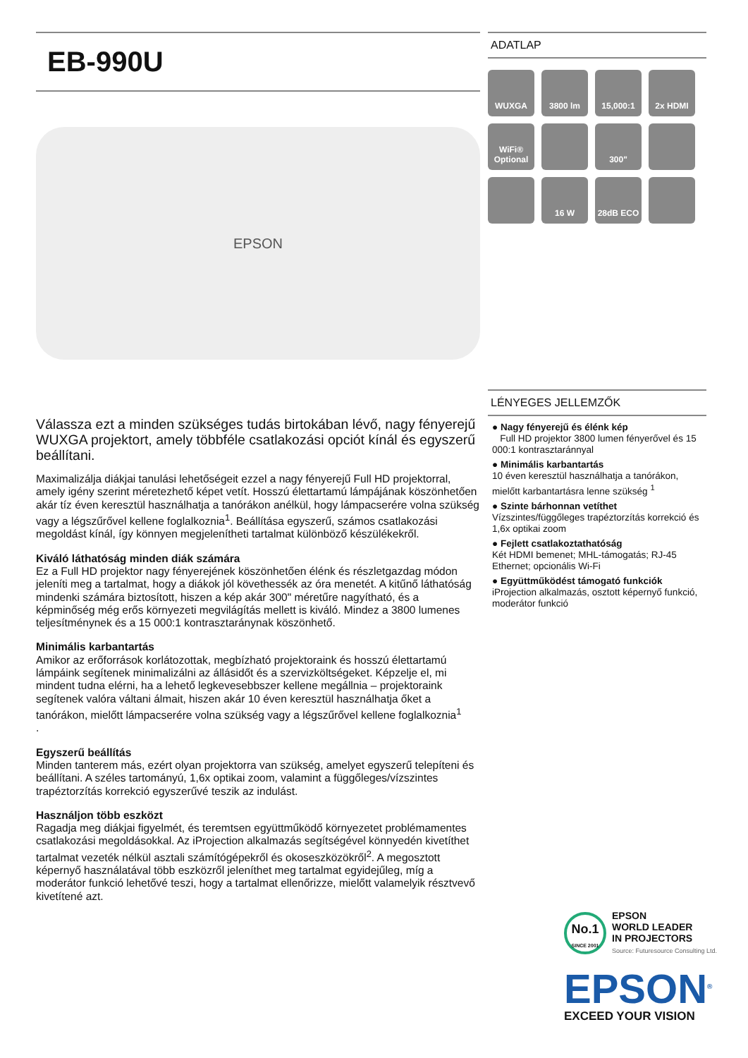EB-990U
EPSON
Válassza ezt a minden szükséges tudás birtokában lévő, nagy fényerejű WUXGA projektort, amely többféle csatlakozási opciót kínál és egyszerű beállítani.
Maximalizálja diákjai tanulási lehetőségeit ezzel a nagy fényerejű Full HD projektorral, amely igény szerint méretezhető képet vetít. Hosszú élettartamú lámpájának köszönhetően akár tíz éven keresztül használhatja a tanórákon anélkül, hogy lámpacserére volna szükség vagy a légszűrővel kellene foglalkoznia<sup>1</sup>. Beállítása egyszerű, számos csatlakozási megoldást kínál, így könnyen megjelenítheti tartalmat különböző készülékekről.
Kiváló láthatóság minden diák számára
Ez a Full HD projektor nagy fényerejének köszönhetően élénk és részletgazdag módon jeleníti meg a tartalmat, hogy a diákok jól követhessék az óra menetét. A kitűnő láthatóság mindenki számára biztosított, hiszen a kép akár 300" méretűre nagyítható, és a képminőség még erős környezeti megvilágítás mellett is kiváló. Mindez a 3800 lumenes teljesítménynek és a 15 000:1 kontrasztaránynak köszönhető.
Minimális karbantartás
Amikor az erőforrások korlátozottak, megbízható projektoraink és hosszú élettartamú lámpáink segítenek minimalizálni az állásidőt és a szervizköltségeket. Képzelje el, mi mindent tudna elérni, ha a lehető legkevesebbszer kellene megállnia – projektoraink segítenek valóra váltani álmait, hiszen akár 10 éven keresztül használhatja őket a tanórákon, mielőtt lámpacserére volna szükség vagy a légszűrővel kellene foglalkoznia<sup>1</sup>
.
Egyszerű beállítás
Minden tanterem más, ezért olyan projektorra van szükség, amelyet egyszerű telepíteni és beállítani. A széles tartományú, 1,6x optikai zoom, valamint a függőleges/vízszintes trapéztorzítás korrekció egyszerűvé teszik az indulást.
Használjon több eszközt
Ragadja meg diákjai figyelmét, és teremtsen együttműködő környezetet problémamentes csatlakozási megoldásokkal. Az iProjection alkalmazás segítségével könnyedén kivetíthet tartalmat vezeték nélkül asztali számítógépekről és okoseszközökről<sup>2</sup>. A megosztott képernyő használatával több eszközről jeleníthet meg tartalmat egyidejűleg, míg a moderátor funkció lehetővé teszi, hogy a tartalmat ellenőrizze, mielőtt valamelyik résztvevő kivetítené azt.
ADATLAP
WUXGA
3800 lm
15,000:1
2x HDMI
WiFi® Optional
300"
16 W
28dB ECO
LÉNYEGES JELLEMZŐK
● Nagy fényerejű és élénk kép
Full HD projektor 3800 lumen fényerővel és 15 000:1 kontrasztaránnyal
● Minimális karbantartás
10 éven keresztül használhatja a tanórákon, mielőtt karbantartásra lenne szükség <sup>1</sup>
● Szinte bárhonnan vetíthet
Vízszintes/függőleges trapéztorzítás korrekció és 1,6x optikai zoom
● Fejlett csatlakoztathatóság
Két HDMI bemenet; MHL-támogatás; RJ-45 Ethernet; opcionális Wi-Fi
● Együttműködést támogató funkciók
iProjection alkalmazás, osztott képernyő funkció, moderátor funkció
No.1
SINCE 2001
EPSON
WORLD LEADER
IN PROJECTORS
Source: Futuresource Consulting Ltd.
EPSON<sup>®</sup>
EXCEED YOUR VISION